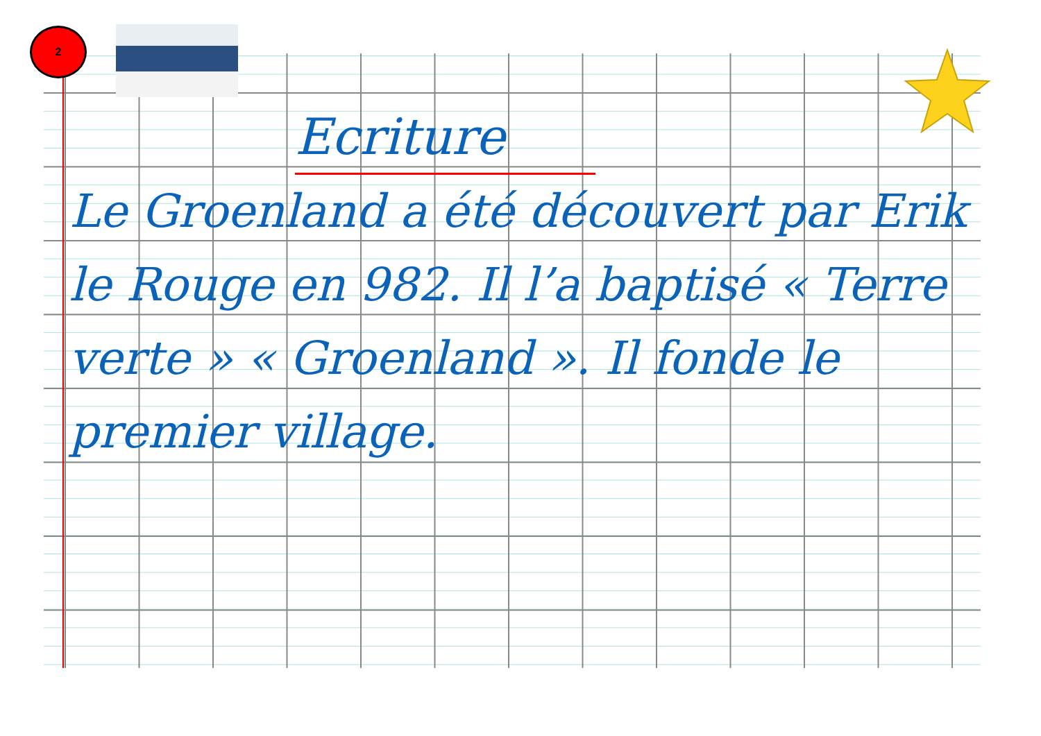2
Ecriture
Le Groenland a été découvert par Erik le Rouge en 982. Il l’a baptisé « Terre verte » « Groenland ». Il fonde le premier village.